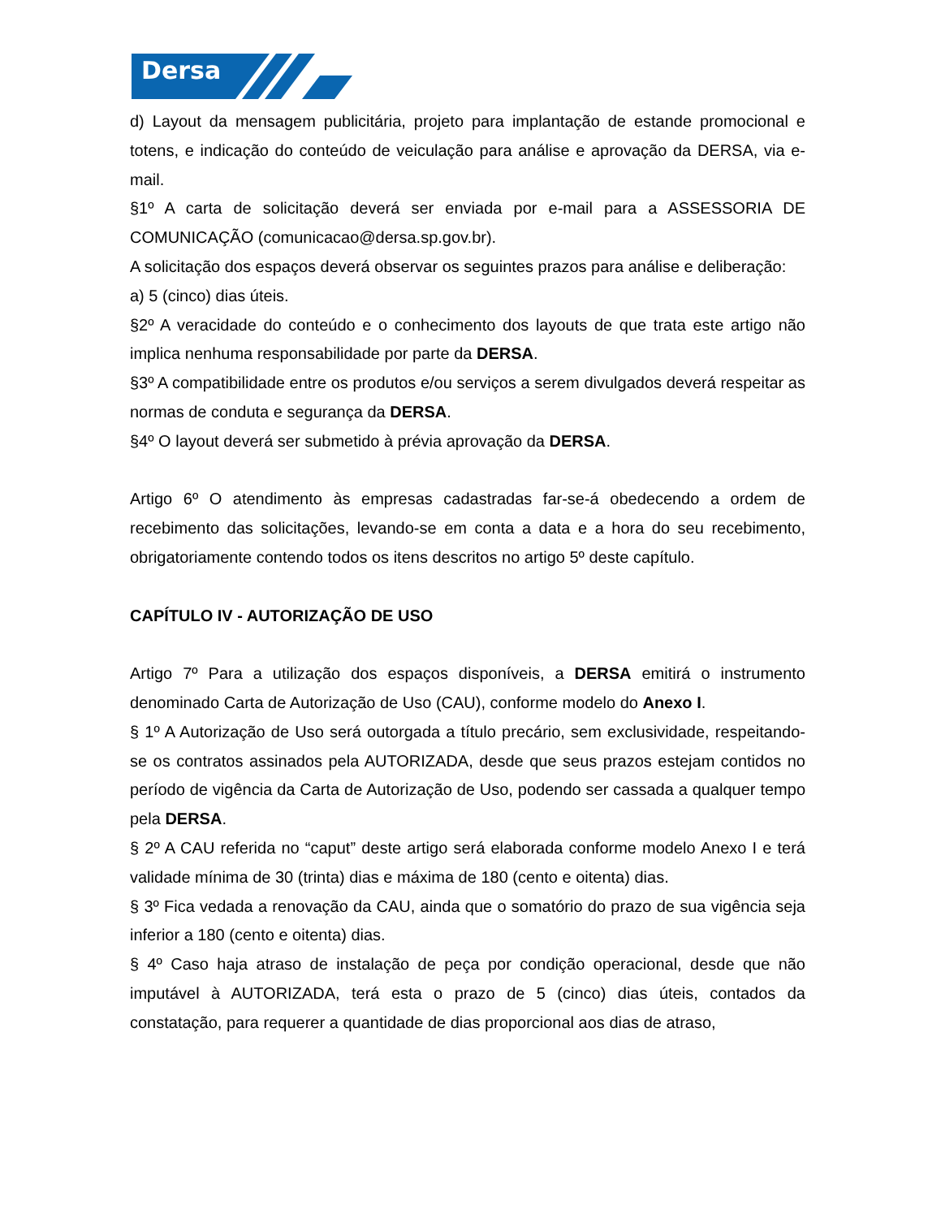Dersa
d) Layout da mensagem publicitária, projeto para implantação de estande promocional e totens, e indicação do conteúdo de veiculação para análise e aprovação da DERSA, via e-mail.
§1º A carta de solicitação deverá ser enviada por e-mail para a ASSESSORIA DE COMUNICAÇÃO (comunicacao@dersa.sp.gov.br).
A solicitação dos espaços deverá observar os seguintes prazos para análise e deliberação:
a) 5 (cinco) dias úteis.
§2º A veracidade do conteúdo e o conhecimento dos layouts de que trata este artigo não implica nenhuma responsabilidade por parte da DERSA.
§3º A compatibilidade entre os produtos e/ou serviços a serem divulgados deverá respeitar as normas de conduta e segurança da DERSA.
§4º O layout deverá ser submetido à prévia aprovação da DERSA.
Artigo 6º O atendimento às empresas cadastradas far-se-á obedecendo a ordem de recebimento das solicitações, levando-se em conta a data e a hora do seu recebimento, obrigatoriamente contendo todos os itens descritos no artigo 5º deste capítulo.
CAPÍTULO IV - AUTORIZAÇÃO DE USO
Artigo 7º Para a utilização dos espaços disponíveis, a DERSA emitirá o instrumento denominado Carta de Autorização de Uso (CAU), conforme modelo do Anexo I.
§ 1º A Autorização de Uso será outorgada a título precário, sem exclusividade, respeitando-se os contratos assinados pela AUTORIZADA, desde que seus prazos estejam contidos no período de vigência da Carta de Autorização de Uso, podendo ser cassada a qualquer tempo pela DERSA.
§ 2º A CAU referida no “caput” deste artigo será elaborada conforme modelo Anexo I e terá validade mínima de 30 (trinta) dias e máxima de 180 (cento e oitenta) dias.
§ 3º Fica vedada a renovação da CAU, ainda que o somatório do prazo de sua vigência seja inferior a 180 (cento e oitenta) dias.
§ 4º Caso haja atraso de instalação de peça por condição operacional, desde que não imputável à AUTORIZADA, terá esta o prazo de 5 (cinco) dias úteis, contados da constatação, para requerer a quantidade de dias proporcional aos dias de atraso,